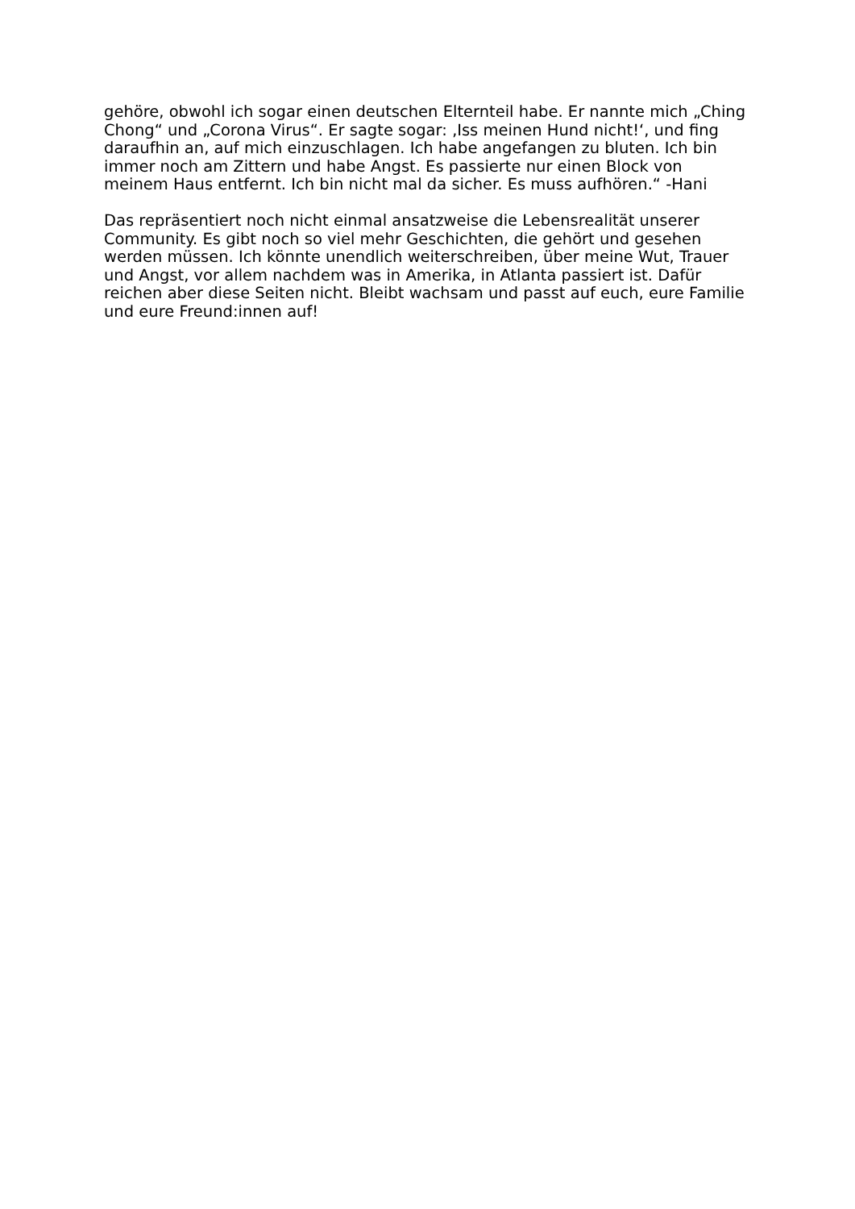gehöre, obwohl ich sogar einen deutschen Elternteil habe. Er nannte mich „Ching
Chong“ und „Corona Virus“. Er sagte sogar: ‚Iss meinen Hund nicht!‘, und fing
daraufhin an, auf mich einzuschlagen. Ich habe angefangen zu bluten. Ich bin
immer noch am Zittern und habe Angst. Es passierte nur einen Block von
meinem Haus entfernt. Ich bin nicht mal da sicher. Es muss aufhören.“ -Hani
Das repräsentiert noch nicht einmal ansatzweise die Lebensrealität unserer
Community. Es gibt noch so viel mehr Geschichten, die gehört und gesehen
werden müssen. Ich könnte unendlich weiterschreiben, über meine Wut, Trauer
und Angst, vor allem nachdem was in Amerika, in Atlanta passiert ist. Dafür
reichen aber diese Seiten nicht. Bleibt wachsam und passt auf euch, eure Familie
und eure Freund:innen auf!